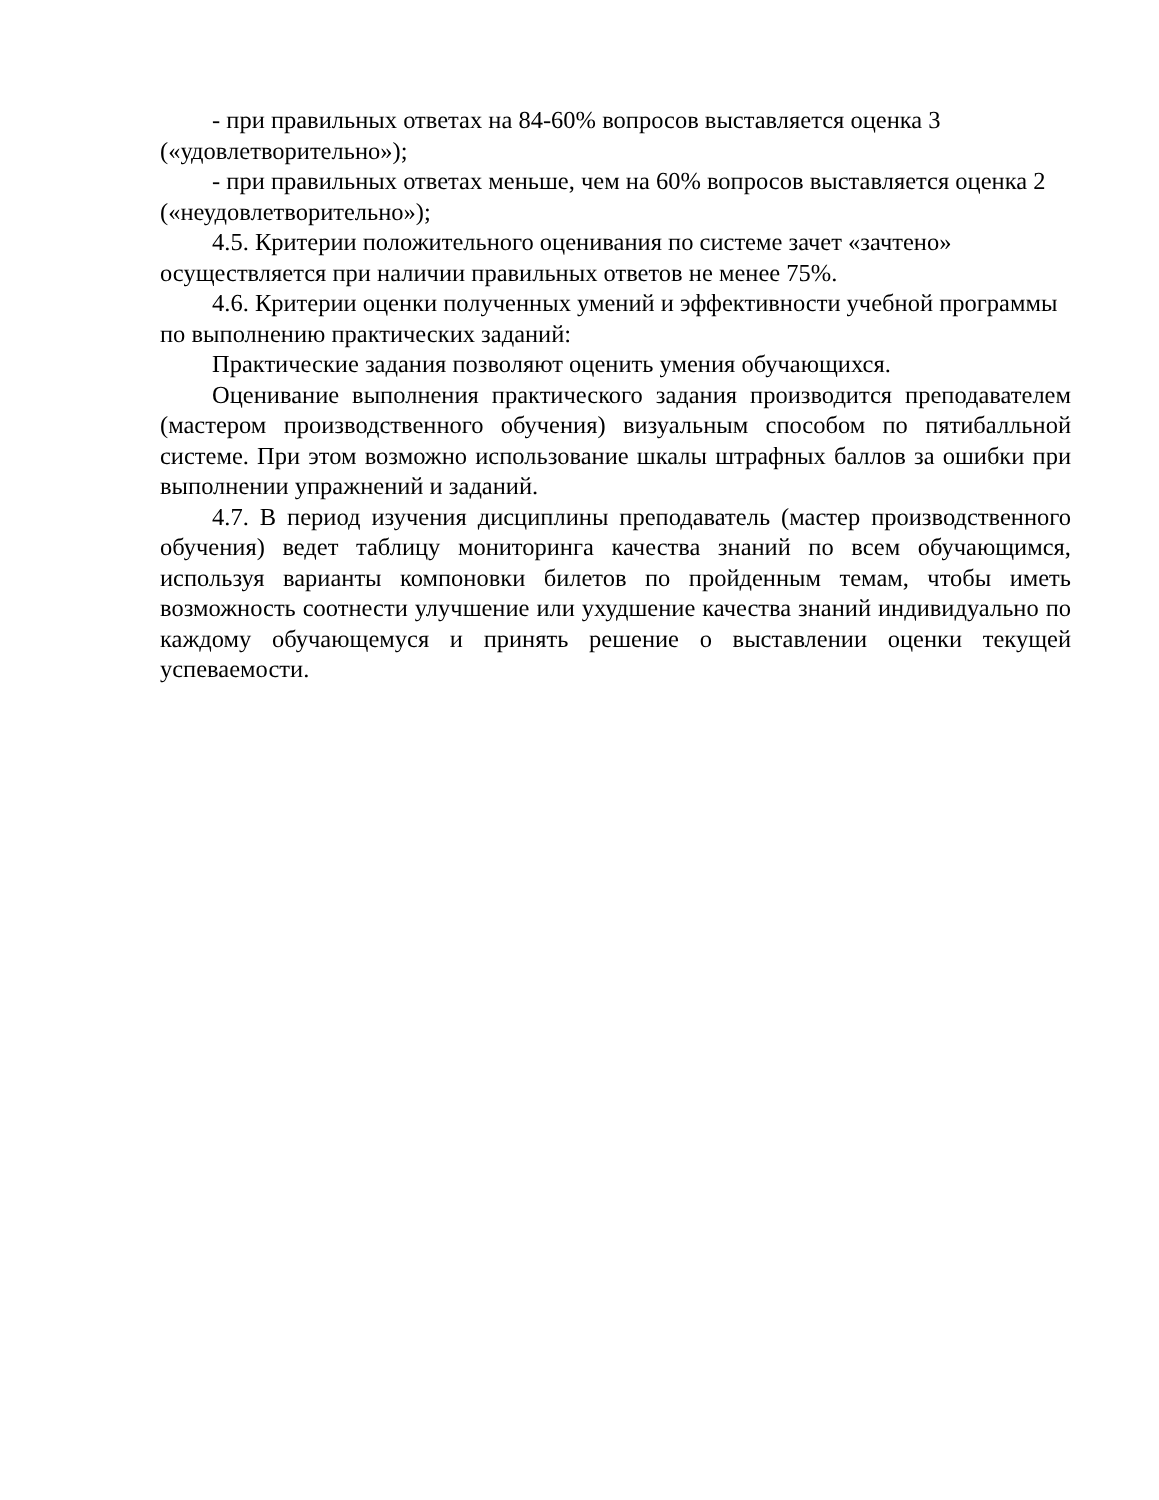- при правильных ответах на 84-60% вопросов выставляется оценка 3 («удовлетворительно»);
- при правильных ответах меньше, чем на 60% вопросов выставляется оценка 2 («неудовлетворительно»);
4.5. Критерии положительного оценивания по системе зачет «зачтено» осуществляется при наличии правильных ответов не менее 75%.
4.6. Критерии оценки полученных умений и эффективности учебной программы по выполнению практических заданий:
Практические задания позволяют оценить умения обучающихся.
Оценивание выполнения практического задания производится преподавателем (мастером производственного обучения) визуальным способом по пятибалльной системе. При этом возможно использование шкалы штрафных баллов за ошибки при выполнении упражнений и заданий.
4.7. В период изучения дисциплины преподаватель (мастер производственного обучения) ведет таблицу мониторинга качества знаний по всем обучающимся, используя варианты компоновки билетов по пройденным темам, чтобы иметь возможность соотнести улучшение или ухудшение качества знаний индивидуально по каждому обучающемуся и принять решение о выставлении оценки текущей успеваемости.